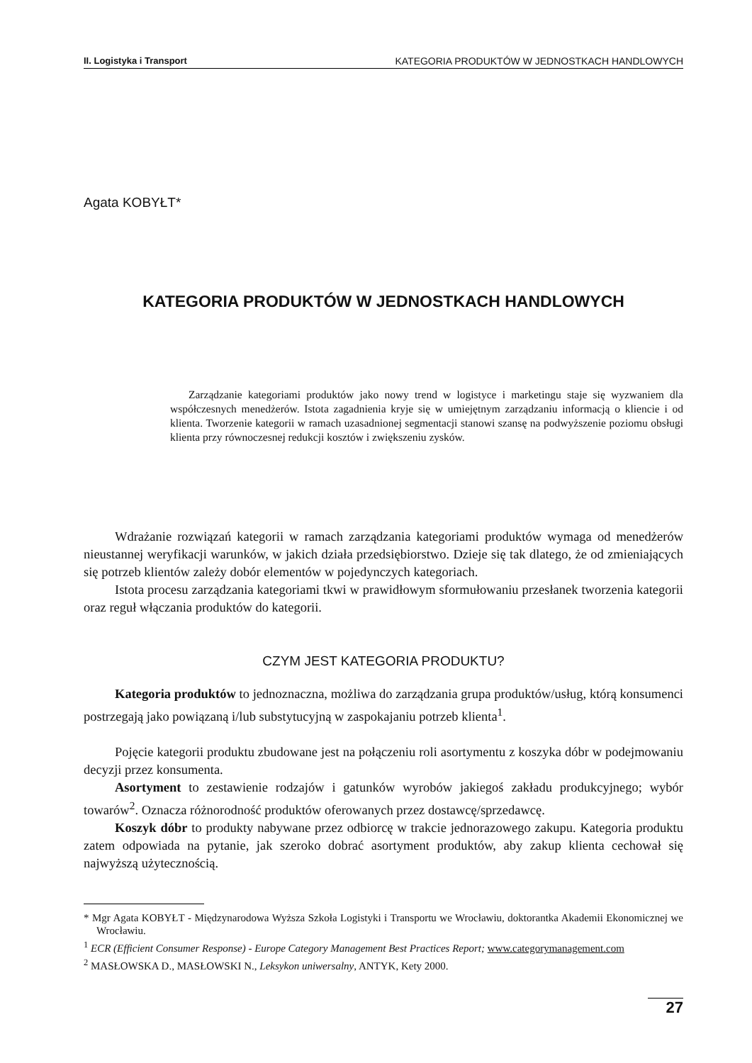II. Logistyka i Transport KATEGORIA PRODUKTÓW W JEDNOSTKACH HANDLOWYCH
Agata KOBYŁT*
KATEGORIA PRODUKTÓW W JEDNOSTKACH HANDLOWYCH
Zarządzanie kategoriami produktów jako nowy trend w logistyce i marketingu staje się wyzwaniem dla współczesnych menedżerów. Istota zagadnienia kryje się w umiejętnym zarządzaniu informacją o kliencie i od klienta. Tworzenie kategorii w ramach uzasadnionej segmentacji stanowi szansę na podwyższenie poziomu obsługi klienta przy równoczesnej redukcji kosztów i zwiększeniu zysków.
Wdrażanie rozwiązań kategorii w ramach zarządzania kategoriami produktów wymaga od menedżerów nieustannej weryfikacji warunków, w jakich działa przedsiębiorstwo. Dzieje się tak dlatego, że od zmieniających się potrzeb klientów zależy dobór elementów w pojedynczych kategoriach.
Istota procesu zarządzania kategoriami tkwi w prawidłowym sformułowaniu przesłanek tworzenia kategorii oraz reguł włączania produktów do kategorii.
CZYM JEST KATEGORIA PRODUKTU?
Kategoria produktów to jednoznaczna, możliwa do zarządzania grupa produktów/usług, którą konsumenci postrzegają jako powiązaną i/lub substytucyjną w zaspokajaniu potrzeb klienta<sup>1</sup>.
Pojęcie kategorii produktu zbudowane jest na połączeniu roli asortymentu z koszyka dóbr w podejmowaniu decyzji przez konsumenta.
Asortyment to zestawienie rodzajów i gatunków wyrobów jakiegoś zakładu produkcyjnego; wybór towarów<sup>2</sup>. Oznacza różnorodność produktów oferowanych przez dostawcę/sprzedawcę.
Koszyk dóbr to produkty nabywane przez odbiorcę w trakcie jednorazowego zakupu. Kategoria produktu zatem odpowiada na pytanie, jak szeroko dobrać asortyment produktów, aby zakup klienta cechował się najwyższą użytecznością.
* Mgr Agata KOBYŁT - Międzynarodowa Wyższa Szkoła Logistyki i Transportu we Wrocławiu, doktorantka Akademii Ekonomicznej we Wrocławiu.
<sup>1</sup> ECR (Efficient Consumer Response) - Europe Category Management Best Practices Report; www.categorymanagement.com
<sup>2</sup> MASŁOWSKA D., MASŁOWSKI N., Leksykon uniwersalny, ANTYK, Kety 2000.
27